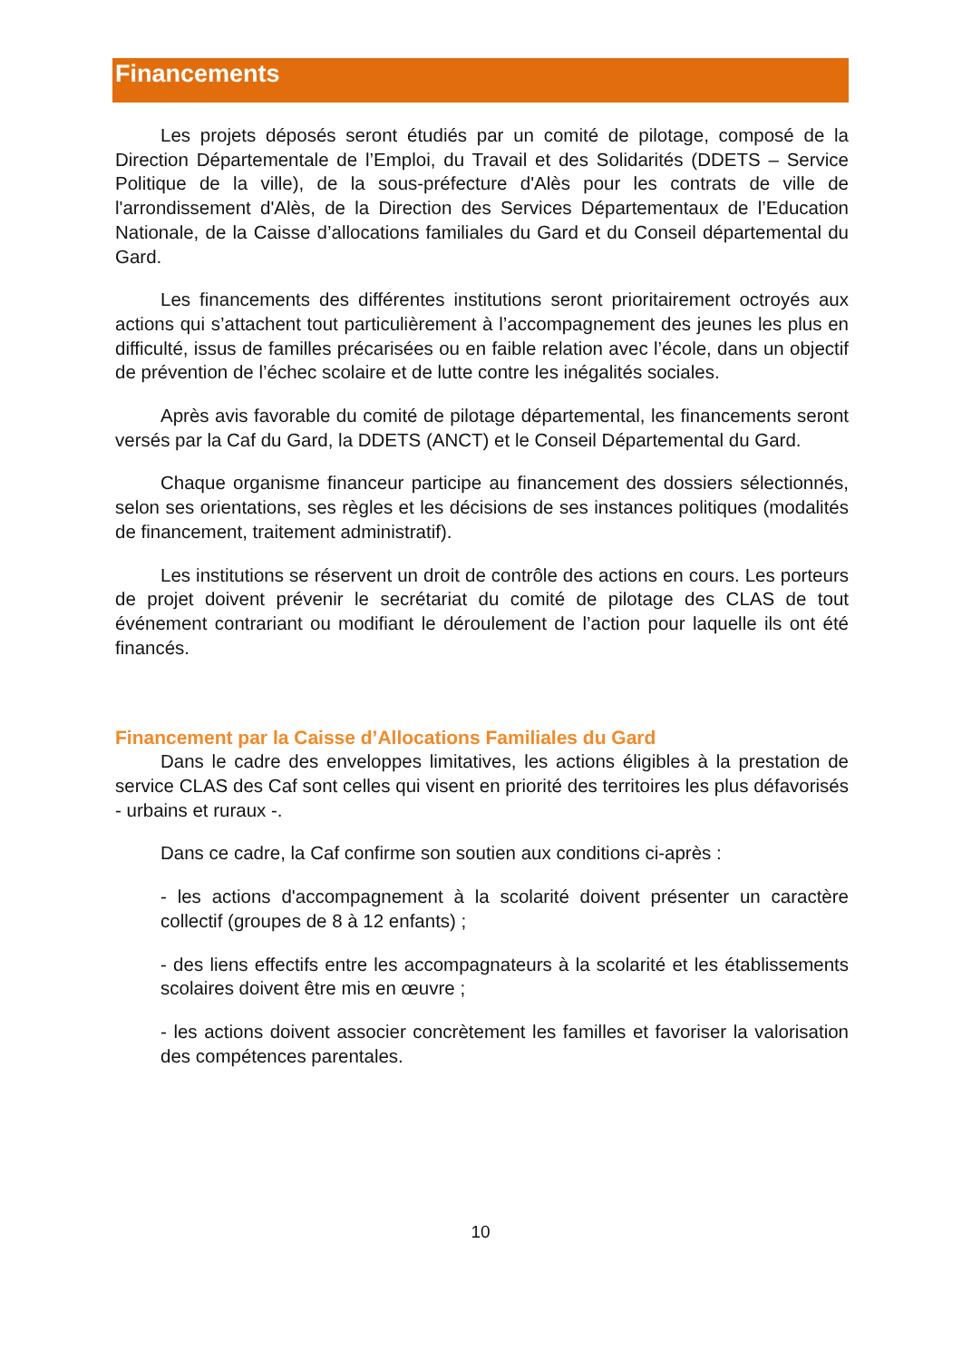Financements
Les projets déposés seront étudiés par un comité de pilotage, composé de la Direction Départementale de l’Emploi, du Travail et des Solidarités (DDETS – Service Politique de la ville), de la sous-préfecture d'Alès pour les contrats de ville de l'arrondissement d'Alès, de la Direction des Services Départementaux de l’Education Nationale, de la Caisse d’allocations familiales du Gard et du Conseil départemental du Gard.
Les financements des différentes institutions seront prioritairement octroyés aux actions qui s’attachent tout particulièrement à l’accompagnement des jeunes les plus en difficulté, issus de familles précarisées ou en faible relation avec l’école, dans un objectif de prévention de l’échec scolaire et de lutte contre les inégalités sociales.
Après avis favorable du comité de pilotage départemental, les financements seront versés par la Caf du Gard, la DDETS (ANCT) et le Conseil Départemental du Gard.
Chaque organisme financeur participe au financement des dossiers sélectionnés, selon ses orientations, ses règles et les décisions de ses instances politiques (modalités de financement, traitement administratif).
Les institutions se réservent un droit de contrôle des actions en cours. Les porteurs de projet doivent prévenir le secrétariat du comité de pilotage des CLAS de tout événement contrariant ou modifiant le déroulement de l’action pour laquelle ils ont été financés.
Financement par la Caisse d’Allocations Familiales du Gard
Dans le cadre des enveloppes limitatives, les actions éligibles à la prestation de service CLAS des Caf sont celles qui visent en priorité des territoires les plus défavorisés - urbains et ruraux -.
Dans ce cadre, la Caf confirme son soutien aux conditions ci-après :
- les actions d'accompagnement à la scolarité doivent présenter un caractère collectif (groupes de 8 à 12 enfants) ;
- des liens effectifs entre les accompagnateurs à la scolarité et les établissements scolaires doivent être mis en œuvre ;
- les actions doivent associer concrètement les familles et favoriser la valorisation des compétences parentales.
10